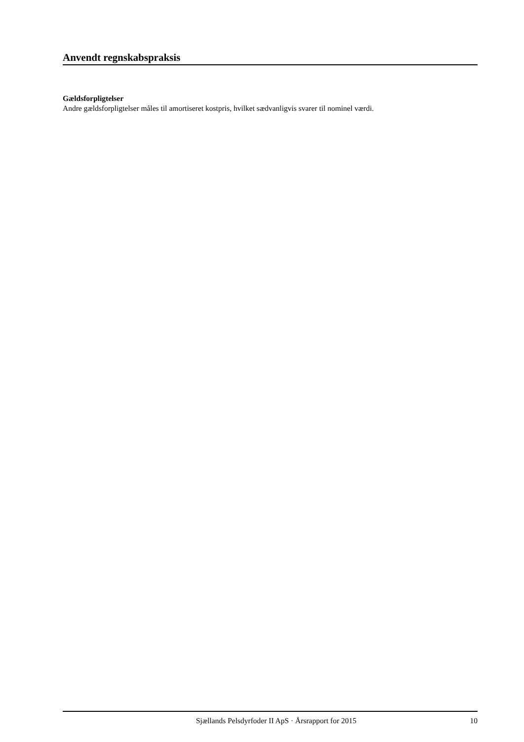Anvendt regnskabspraksis
Gældsforpligtelser
Andre gældsforpligtelser måles til amortiseret kostpris, hvilket sædvanligvis svarer til nominel værdi.
Sjællands Pelsdyrfoder II ApS · Årsrapport for 2015 10